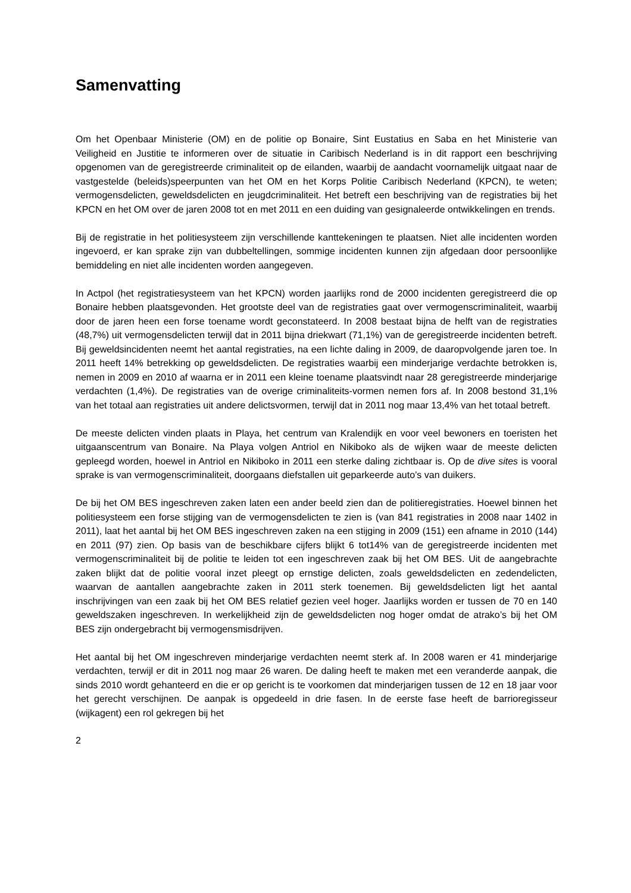Samenvatting
Om het Openbaar Ministerie (OM) en de politie op Bonaire, Sint Eustatius en Saba en het Ministerie van Veiligheid en Justitie te informeren over de situatie in Caribisch Nederland is in dit rapport een beschrijving opgenomen van de geregistreerde criminaliteit op de eilanden, waarbij de aandacht voornamelijk uitgaat naar de vastgestelde (beleids)speerpunten van het OM en het Korps Politie Caribisch Nederland (KPCN), te weten; vermogensdelicten, geweldsdelicten en jeugdcriminaliteit. Het betreft een beschrijving van de registraties bij het KPCN en het OM over de jaren 2008 tot en met 2011 en een duiding van gesignaleerde ontwikkelingen en trends.
Bij de registratie in het politiesysteem zijn verschillende kanttekeningen te plaatsen. Niet alle incidenten worden ingevoerd, er kan sprake zijn van dubbeltellingen, sommige incidenten kunnen zijn afgedaan door persoonlijke bemiddeling en niet alle incidenten worden aangegeven.
In Actpol (het registratiesysteem van het KPCN) worden jaarlijks rond de 2000 incidenten geregistreerd die op Bonaire hebben plaatsgevonden. Het grootste deel van de registraties gaat over vermogenscriminaliteit, waarbij door de jaren heen een forse toename wordt geconstateerd. In 2008 bestaat bijna de helft van de registraties (48,7%) uit vermogensdelicten terwijl dat in 2011 bijna driekwart (71,1%) van de geregistreerde incidenten betreft. Bij geweldsincidenten neemt het aantal registraties, na een lichte daling in 2009, de daaropvolgende jaren toe. In 2011 heeft 14% betrekking op geweldsdelicten. De registraties waarbij een minderjarige verdachte betrokken is, nemen in 2009 en 2010 af waarna er in 2011 een kleine toename plaatsvindt naar 28 geregistreerde minderjarige verdachten (1,4%). De registraties van de overige criminaliteits-vormen nemen fors af. In 2008 bestond 31,1% van het totaal aan registraties uit andere delictsvormen, terwijl dat in 2011 nog maar 13,4% van het totaal betreft.
De meeste delicten vinden plaats in Playa, het centrum van Kralendijk en voor veel bewoners en toeristen het uitgaanscentrum van Bonaire. Na Playa volgen Antriol en Nikiboko als de wijken waar de meeste delicten gepleegd worden, hoewel in Antriol en Nikiboko in 2011 een sterke daling zichtbaar is. Op de dive sites is vooral sprake is van vermogenscriminaliteit, doorgaans diefstallen uit geparkeerde auto’s van duikers.
De bij het OM BES ingeschreven zaken laten een ander beeld zien dan de politieregistraties. Hoewel binnen het politiesysteem een forse stijging van de vermogensdelicten te zien is (van 841 registraties in 2008 naar 1402 in 2011), laat het aantal bij het OM BES ingeschreven zaken na een stijging in 2009 (151) een afname in 2010 (144) en 2011 (97) zien. Op basis van de beschikbare cijfers blijkt 6 tot14% van de geregistreerde incidenten met vermogenscriminaliteit bij de politie te leiden tot een ingeschreven zaak bij het OM BES. Uit de aangebrachte zaken blijkt dat de politie vooral inzet pleegt op ernstige delicten, zoals geweldsdelicten en zedendelicten, waarvan de aantallen aangebrachte zaken in 2011 sterk toenemen. Bij geweldsdelicten ligt het aantal inschrijvingen van een zaak bij het OM BES relatief gezien veel hoger. Jaarlijks worden er tussen de 70 en 140 geweldszaken ingeschreven. In werkelijkheid zijn de geweldsdelicten nog hoger omdat de atrako’s bij het OM BES zijn ondergebracht bij vermogensmisdrijven.
Het aantal bij het OM ingeschreven minderjarige verdachten neemt sterk af. In 2008 waren er 41 minderjarige verdachten, terwijl er dit in 2011 nog maar 26 waren. De daling heeft te maken met een veranderde aanpak, die sinds 2010 wordt gehanteerd en die er op gericht is te voorkomen dat minderjarigen tussen de 12 en 18 jaar voor het gerecht verschijnen. De aanpak is opgedeeld in drie fasen. In de eerste fase heeft de barrioregisseur (wijkagent) een rol gekregen bij het
2